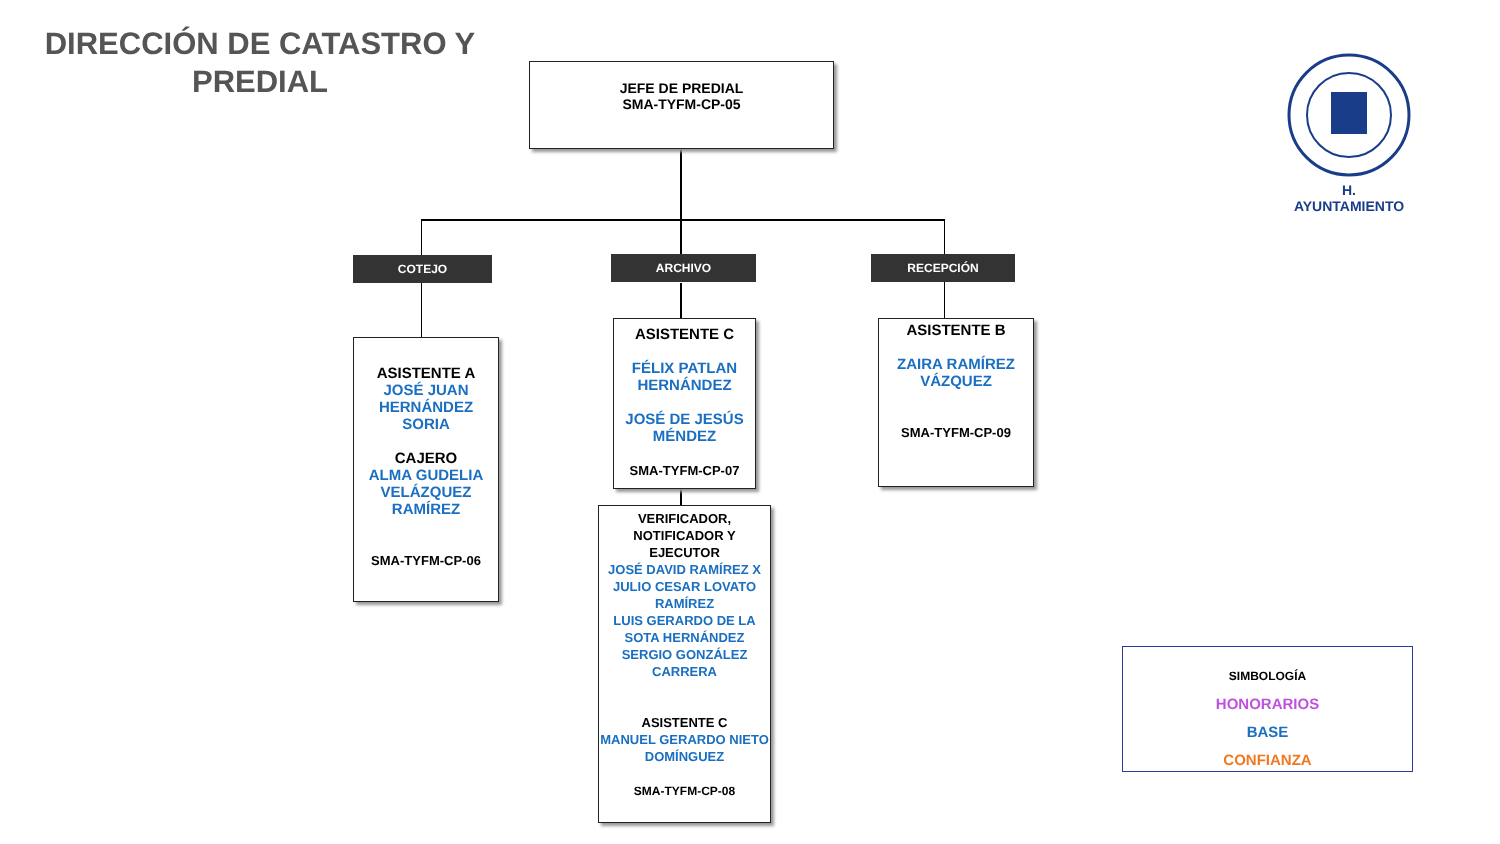DIRECCIÓN DE CATASTRO Y PREDIAL
JEFE DE PREDIAL
SMA-TYFM-CP-05
H. AYUNTAMIENTO
COTEJO ARCHIVO RECEPCIÓN
ASISTENTE A
JOSÉ JUAN HERNÁNDEZ SORIA
CAJERO
ALMA GUDELIA VELÁZQUEZ RAMÍREZ
SMA-TYFM-CP-06
ASISTENTE C
FÉLIX PATLAN HERNÁNDEZ
JOSÉ DE JESÚS MÉNDEZ
SMA-TYFM-CP-07
ASISTENTE B
ZAIRA RAMÍREZ VÁZQUEZ
SMA-TYFM-CP-09
VERIFICADOR, NOTIFICADOR Y EJECUTOR
JOSÉ DAVID RAMÍREZ X
JULIO CESAR LOVATO RAMÍREZ
LUIS GERARDO DE LA SOTA HERNÁNDEZ
SERGIO GONZÁLEZ CARRERA
ASISTENTE C
MANUEL GERARDO NIETO DOMÍNGUEZ
SMA-TYFM-CP-08
SIMBOLOGÍA
HONORARIOS
BASE
CONFIANZA